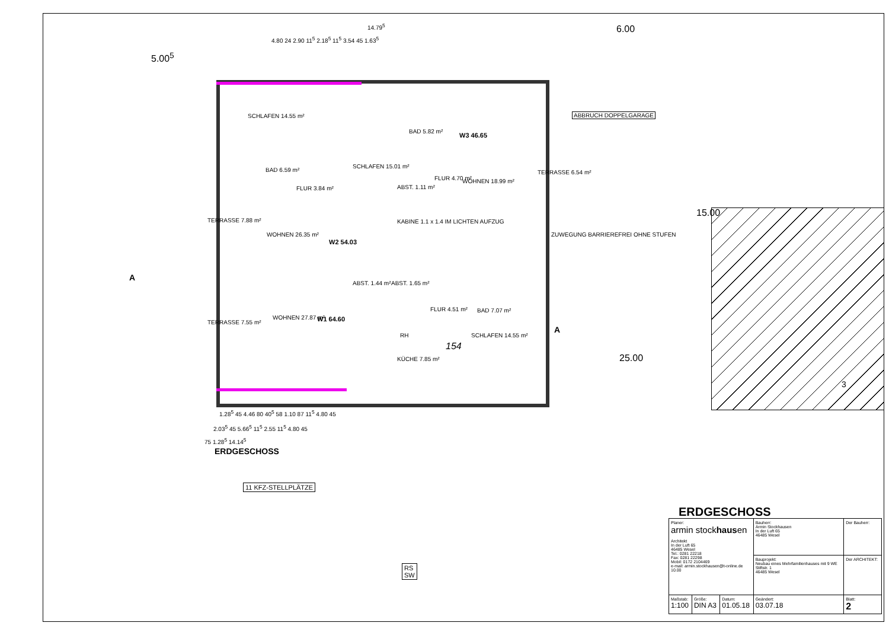14.79<sup>5</sup>
4.80 24 2.90 11<sup>5</sup> 2.18<sup>5</sup> 11<sup>5</sup> 3.54 45 1.63<sup>5</sup>
5.00<sup>5</sup>
SCHLAFEN 14.55 m²
SCHLAFEN 15.01 m²
BAD 5.82 m²
W3 46.65
WOHNEN 18.99 m²
TERRASSE 6.54 m²
ABBRUCH DOPPELGARAGE
BAD 6.59 m²
FLUR 3.84 m² ABST. 1.11 m²
FLUR 4.70 m²
KABINE 1.1 x 1.4 IM LICHTEN AUFZUG
TERRASSE 7.88 m²
WOHNEN 26.35 m²
W2 54.03
ABST. 1.44 m² ABST. 1.65 m²
ZUWEGUNG BARRIEREFREI OHNE STUFEN
WOHNEN 27.87 m² W1 64.60
TERRASSE 7.55 m²
FLUR 4.51 m² BAD 7.07 m²
SCHLAFEN 14.55 m²
KÜCHE 7.85 m²
RH
154
A
A
15.00
6.00
25.00
3
1.28<sup>5</sup> 45 4.46 80 40<sup>5</sup> 58 1.10 87 11<sup>5</sup> 4.80 45
2.03<sup>5</sup> 45 5.66<sup>5</sup> 11<sup>5</sup> 2.55 11<sup>5</sup> 4.80 45
75 1.28<sup>5</sup> 14.14<sup>5</sup>
ERDGESCHOSS
11 KFZ-STELLPLÄTZE
RS
SW
ERDGESCHOSS
| Planer: armin stock haus en Architekt In der Luft 65 46485 Wesel Tel.: 0281 22218 Fax: 0281 22298 Mobil: 0172 2104469 e-mail: armin.stockhausen@t-online.de 10.00 | | | Bauherr: Armin Stockhausen In der Luft 65 46485 Wesel | Der Bauherr: |
| | | | Bauprojekt: Neubau eines Mehrfamilienhauses mit 9 WE Stiftstr. 1 46485 Wesel | Der ARCHITEKT: |
| Maßstab: 1:100 | Größe: DIN A3 | Datum: 01.05.18 | Geändert: 03.07.18 | Blatt: 2 |